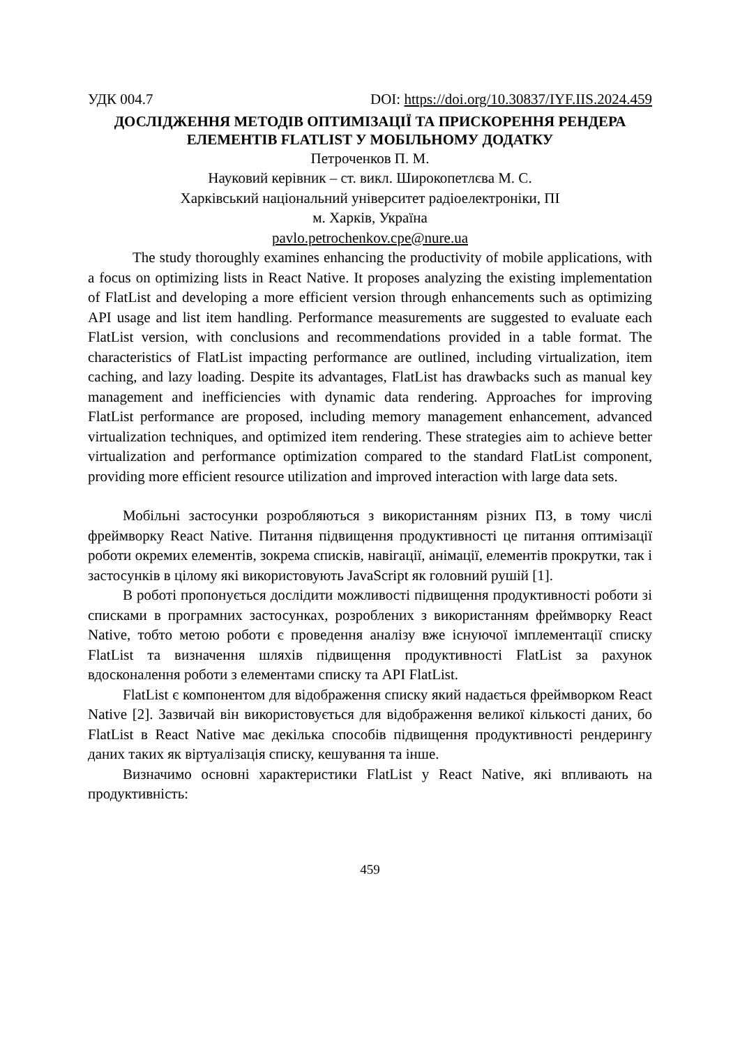УДК 004.7 DOI: https://doi.org/10.30837/IYF.IIS.2024.459
ДОСЛІДЖЕННЯ МЕТОДІВ ОПТИМІЗАЦІЇ ТА ПРИСКОРЕННЯ РЕНДЕРА ЕЛЕМЕНТІВ FLATLIST У МОБІЛЬНОМУ ДОДАТКУ
Петроченков П. М.
Науковий керівник – ст. викл. Широкопетлєва М. С.
Харківський національний університет радіоелектроніки, ПІ
м. Харків, Україна
pavlo.petrochenkov.cpe@nure.ua
The study thoroughly examines enhancing the productivity of mobile applications, with a focus on optimizing lists in React Native. It proposes analyzing the existing implementation of FlatList and developing a more efficient version through enhancements such as optimizing API usage and list item handling. Performance measurements are suggested to evaluate each FlatList version, with conclusions and recommendations provided in a table format. The characteristics of FlatList impacting performance are outlined, including virtualization, item caching, and lazy loading. Despite its advantages, FlatList has drawbacks such as manual key management and inefficiencies with dynamic data rendering. Approaches for improving FlatList performance are proposed, including memory management enhancement, advanced virtualization techniques, and optimized item rendering. These strategies aim to achieve better virtualization and performance optimization compared to the standard FlatList component, providing more efficient resource utilization and improved interaction with large data sets.
Мобільні застосунки розробляються з використанням різних ПЗ, в тому числі фреймворку React Native. Питання підвищення продуктивності це питання оптимізації роботи окремих елементів, зокрема списків, навігації, анімації, елементів прокрутки, так і застосунків в цілому які використовують JavaScript як головний рушій [1].
В роботі пропонується дослідити можливості підвищення продуктивності роботи зі списками в програмних застосунках, розроблених з використанням фреймворку React Native, тобто метою роботи є проведення аналізу вже існуючої імплементації списку FlatList та визначення шляхів підвищення продуктивності FlatList за рахунок вдосконалення роботи з елементами списку та API FlatList.
FlatList є компонентом для відображення списку який надається фреймворком React Native [2]. Зазвичай він використовується для відображення великої кількості даних, бо FlatList в React Native має декілька способів підвищення продуктивності рендерингу даних таких як віртуалізація списку, кешування та інше.
Визначимо основні характеристики FlatList у React Native, які впливають на продуктивність:
459